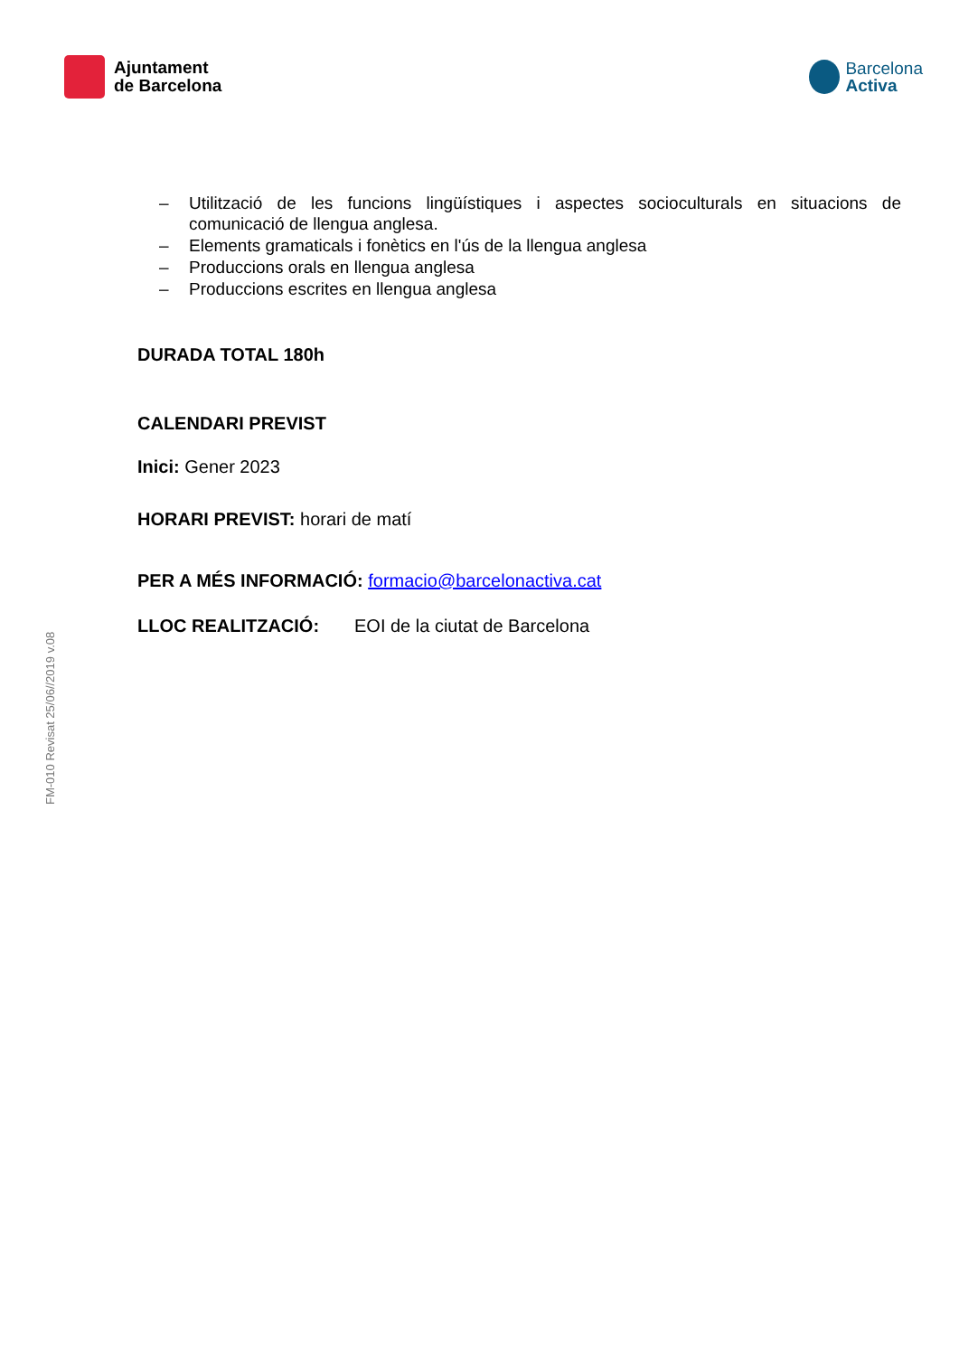Ajuntament
de Barcelona
Barcelona
Activa
– Utilització de les funcions lingüístiques i aspectes socioculturals en situacions de comunicació de llengua anglesa.
– Elements gramaticals i fonètics en l'ús de la llengua anglesa
– Produccions orals en llengua anglesa
– Produccions escrites en llengua anglesa
DURADA TOTAL 180h
CALENDARI PREVIST
Inici: Gener 2023
HORARI PREVIST: horari de matí
PER A MÉS INFORMACIÓ: formacio@barcelonactiva.cat
LLOC REALITZACIÓ: EOI de la ciutat de Barcelona
FM-010 Revisat 25/06//2019 v.08